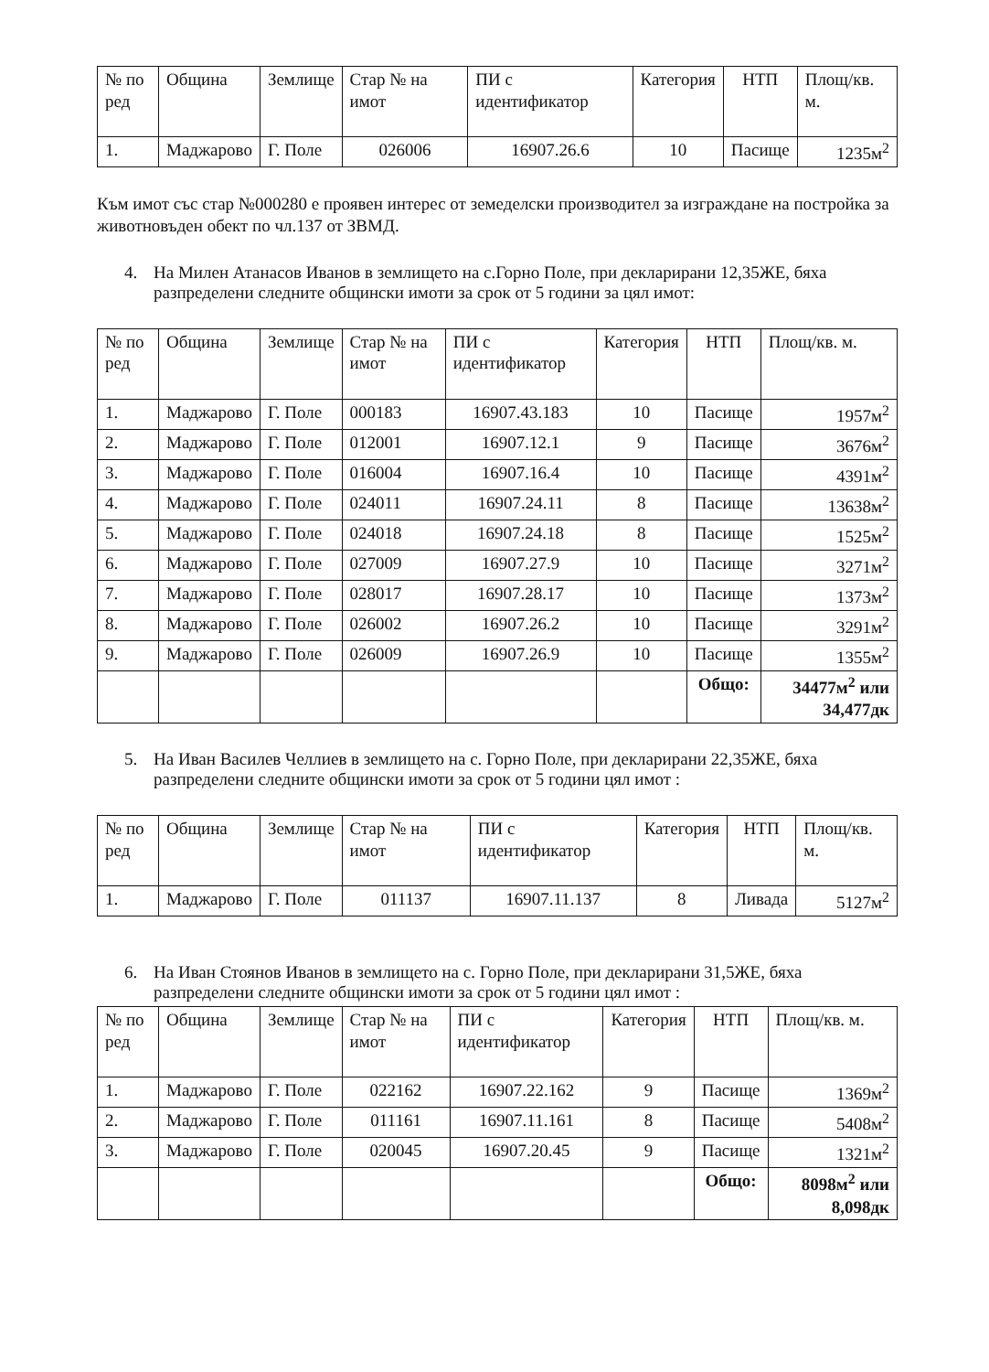| № по ред | Община | Землище | Стар № на имот | ПИ с идентификатор | Категория | НТП | Площ/кв. м. |
| --- | --- | --- | --- | --- | --- | --- | --- |
| 1. | Маджарово | Г. Поле | 026006 | 16907.26.6 | 10 | Пасище | 1235м<sup>2</sup> |
Към имот със стар №000280 е проявен интерес от земеделски производител за изграждане на постройка за животновъден обект по чл.137 от ЗВМД.
4. На Милен Атанасов Иванов в землището на с.Горно Поле, при декларирани 12,35ЖЕ, бяха разпределени следните общински имоти за срок от 5 години за цял имот:
| № по ред | Община | Землище | Стар № на имот | ПИ с идентификатор | Категория | НТП | Площ/кв. м. |
| --- | --- | --- | --- | --- | --- | --- | --- |
| 1. | Маджарово | Г. Поле | 000183 | 16907.43.183 | 10 | Пасище | 1957м<sup>2</sup> |
| 2. | Маджарово | Г. Поле | 012001 | 16907.12.1 | 9 | Пасище | 3676м<sup>2</sup> |
| 3. | Маджарово | Г. Поле | 016004 | 16907.16.4 | 10 | Пасище | 4391м<sup>2</sup> |
| 4. | Маджарово | Г. Поле | 024011 | 16907.24.11 | 8 | Пасище | 13638м<sup>2</sup> |
| 5. | Маджарово | Г. Поле | 024018 | 16907.24.18 | 8 | Пасище | 1525м<sup>2</sup> |
| 6. | Маджарово | Г. Поле | 027009 | 16907.27.9 | 10 | Пасище | 3271м<sup>2</sup> |
| 7. | Маджарово | Г. Поле | 028017 | 16907.28.17 | 10 | Пасище | 1373м<sup>2</sup> |
| 8. | Маджарово | Г. Поле | 026002 | 16907.26.2 | 10 | Пасище | 3291м<sup>2</sup> |
| 9. | Маджарово | Г. Поле | 026009 | 16907.26.9 | 10 | Пасище | 1355м<sup>2</sup> |
| | | | | | | Общо: | 34477м<sup>2</sup> или 34,477дк |
5. На Иван Василев Челлиев в землището на с. Горно Поле, при декларирани 22,35ЖЕ, бяха разпределени следните общински имоти за срок от 5 години цял имот :
| № по ред | Община | Землище | Стар № на имот | ПИ с идентификатор | Категория | НТП | Площ/кв. м. |
| --- | --- | --- | --- | --- | --- | --- | --- |
| 1. | Маджарово | Г. Поле | 011137 | 16907.11.137 | 8 | Ливада | 5127м<sup>2</sup> |
6. На Иван Стоянов Иванов в землището на с. Горно Поле, при декларирани 31,5ЖЕ, бяха разпределени следните общински имоти за срок от 5 години цял имот :
| № по ред | Община | Землище | Стар № на имот | ПИ с идентификатор | Категория | НТП | Площ/кв. м. |
| --- | --- | --- | --- | --- | --- | --- | --- |
| 1. | Маджарово | Г. Поле | 022162 | 16907.22.162 | 9 | Пасище | 1369м<sup>2</sup> |
| 2. | Маджарово | Г. Поле | 011161 | 16907.11.161 | 8 | Пасище | 5408м<sup>2</sup> |
| 3. | Маджарово | Г. Поле | 020045 | 16907.20.45 | 9 | Пасище | 1321м<sup>2</sup> |
| | | | | | | Общо: | 8098м<sup>2</sup> или 8,098дк |